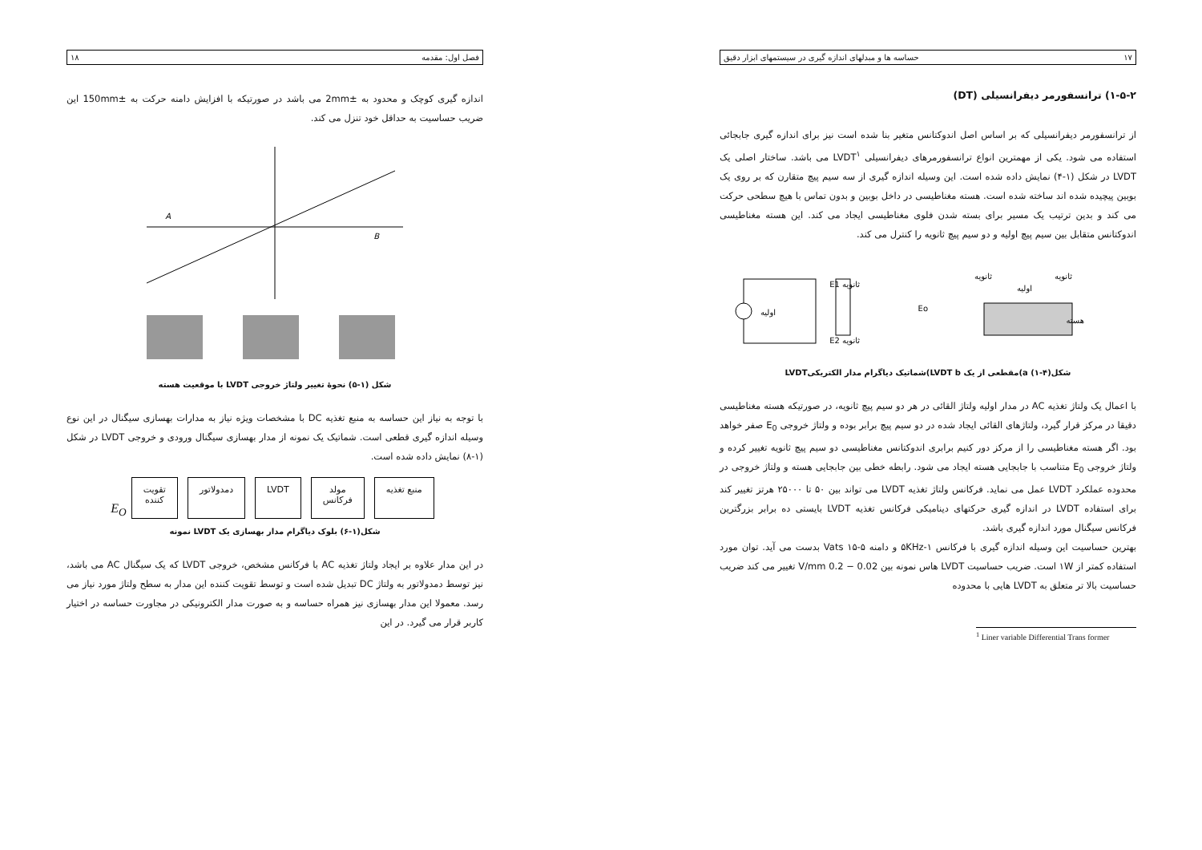۱۷ حساسه ها و مبدلهای اندازه گیری در سیستمهای ابزار دقیق
۱-۵-۲) ترانسفورمر دیفرانسیلی (DT)
از ترانسفورمر دیفرانسیلی که بر اساس اصل اندوکتانس متغیر بنا شده است نیز برای اندازه گیری جابجائی استفاده می شود. یکی از مهمترین انواع ترانسفورمرهای دیفرانسیلی LVDT<sup>۱</sup> می باشد. ساختار اصلی یک LVDT در شکل (۱-۴) نمایش داده شده است. این وسیله اندازه گیری از سه سیم پیچ متقارن که بر روی یک بوبین پیچیده شده اند ساخته شده است. هسته مغناطیسی در داخل بوبین و بدون تماس با هیچ سطحی حرکت می کند و بدین ترتیب یک مسیر برای بسته شدن فلوی مغناطیسی ایجاد می کند. این هسته مغناطیسی اندوکتانس متقابل بین سیم پیچ اولیه و دو سیم پیچ ثانویه را کنترل می کند.
اولیه
ثانویه E1
ثانویه E2
Eo
ثانویه
اولیه
ثانویه
هسته
شکل(۴-۱) a)مقطعی از یک LVDT b)شماتیک دیاگرام مدار الکتریکیLVDT
با اعمال یک ولتاژ تغذیه AC در مدار اولیه ولتاژ القائی در هر دو سیم پیچ ثانویه، در صورتیکه هسته مغناطیسی دقیقا در مرکز قرار گیرد، ولتاژهای القائی ایجاد شده در دو سیم پیچ برابر بوده و ولتاژ خروجی E<sub>0</sub> صفر خواهد بود. اگر هسته مغناطیسی را از مرکز دور کنیم برابری اندوکتانس مغناطیسی دو سیم پیچ ثانویه تغییر کرده و ولتاژ خروجی E<sub>0</sub> متناسب با جابجایی هسته ایجاد می شود. رابطه خطی بین جابجایی هسته و ولتاژ خروجی در محدوده عملکرد LVDT عمل می نماید. فرکانس ولتاژ تغذیه LVDT می تواند بین ۵۰ تا ۲۵۰۰۰ هرتز تغییر کند برای استفاده LVDT در اندازه گیری حرکتهای دینامیکی فرکانس تغذیه LVDT بایستی ده برابر بزرگترین فرکانس سیگنال مورد اندازه گیری باشد.
بهترین حساسیت این وسیله اندازه گیری با فرکانس ۱-۵KHz و دامنه Vats ۱۵-۵ بدست می آید. توان مورد استفاده کمتر از ۱W است. ضریب حساسیت LVDT هاس نمونه بین 0.02 − 0.2 V/mm تغییر می کند ضریب حساسیت بالا تر متعلق به LVDT هایی با محدوده
<sup>1</sup> Liner variable Differential Trans former
فصل اول: مقدمه ۱۸
اندازه گیری کوچک و محدود به ±2mm می باشد در صورتیکه با افزایش دامنه حرکت به ±150mm این ضریب حساسیت به حداقل خود تنزل می کند.
A
B
شکل (۱-۵) نحوهٔ تغییر ولتاژ خروجی LVDT با موقعیت هسته
با توجه به نیاز این حساسه به منبع تغذیه DC با مشخصات ویژه نیاز به مدارات بهسازی سیگنال در این نوع وسیله اندازه گیری قطعی است. شماتیک یک نمونه از مدار بهسازی سیگنال ورودی و خروجی LVDT در شکل (۱-۸) نمایش داده شده است.
منبع تغذیه مولد
فرکانس LVDT دمدولاتور تقویت
کننده E<sub>O</sub>
شکل(۱-۶) بلوک دیاگرام مدار بهسازی یک LVDT نمونه
در این مدار علاوه بر ایجاد ولتاژ تغذیه AC با فرکانس مشخص، خروجی LVDT که یک سیگنال AC می باشد، نیز توسط دمدولاتور به ولتاژ DC تبدیل شده است و توسط تقویت کننده این مدار به سطح ولتاژ مورد نیاز می رسد. معمولا این مدار بهسازی نیز همراه حساسه و به صورت مدار الکترونیکی در مجاورت حساسه در اختیار کاربر قرار می گیرد. در این